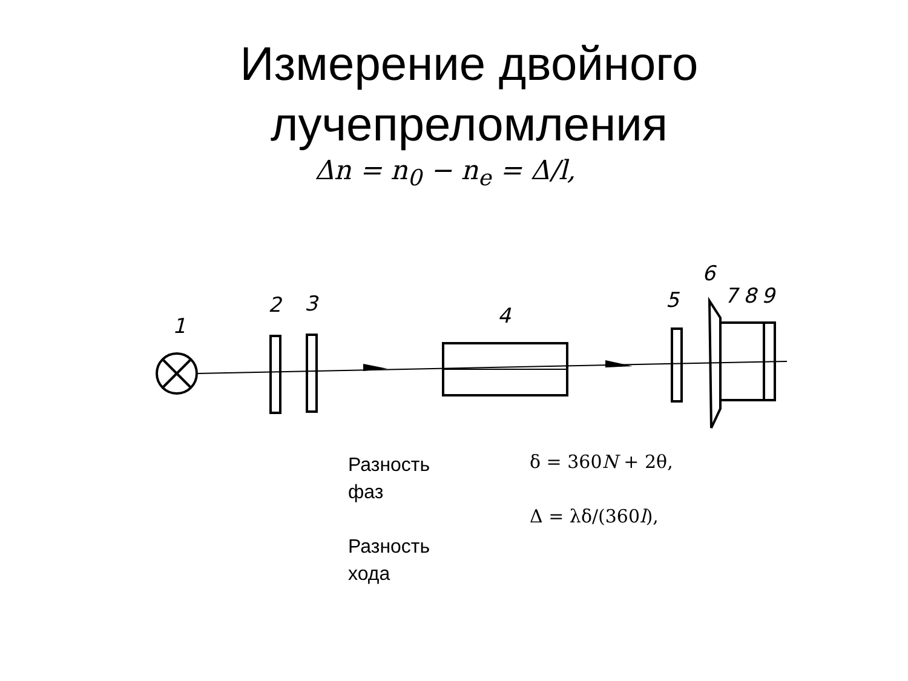Измерение двойного
лучепреломления
Δn = n<sub>0</sub> − n<sub>e</sub> = Δ/l,
1
2
3
4
5
6
7
8
9
Разность
фаз
Разность
хода
δ = 360N + 2θ,
Δ = λδ/(360l),